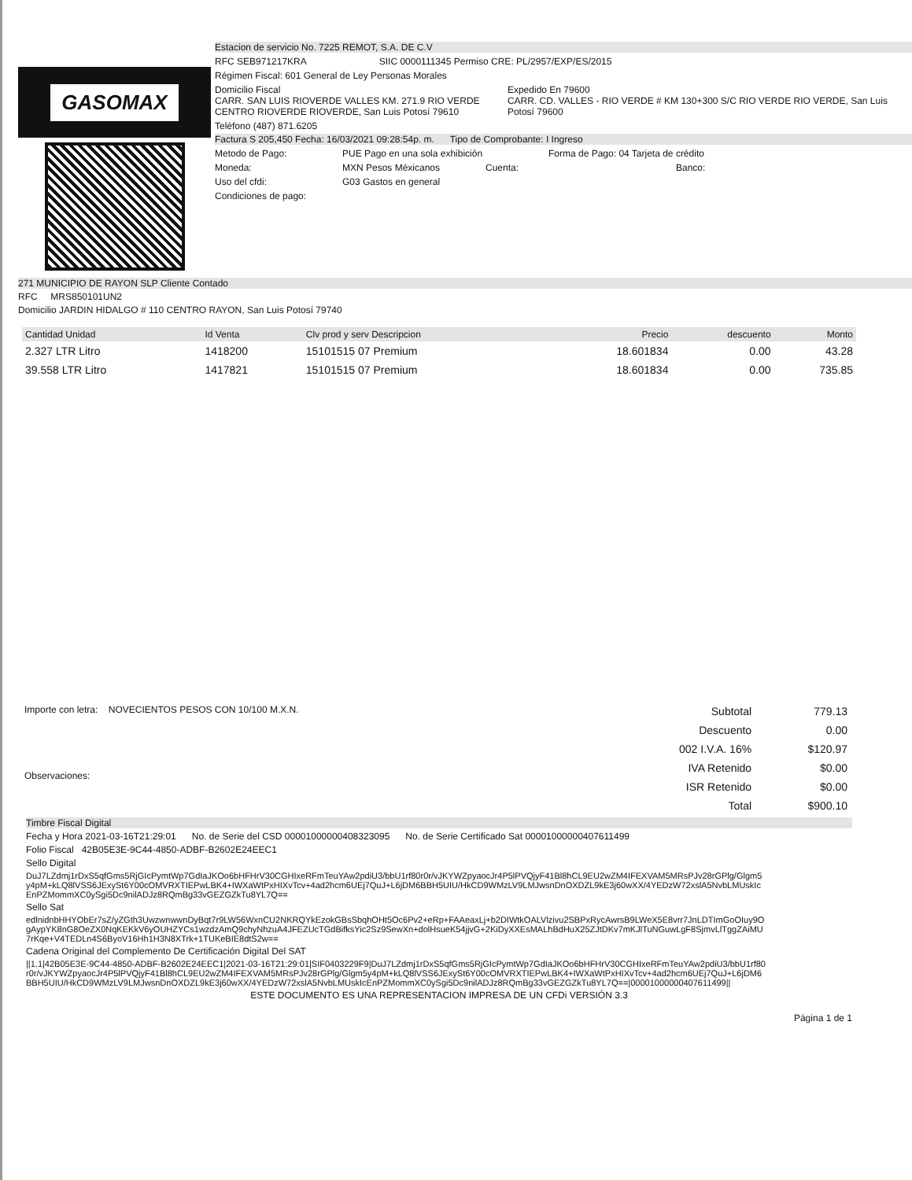GASOMAX
Estacion de servicio No. 7225 REMOT, S.A. DE C.V
RFC SEB971217KRA SIIC 0000111345 Permiso CRE: PL/2957/EXP/ES/2015
Régimen Fiscal: 601 General de Ley Personas Morales
Domicilio Fiscal
CARR. SAN LUIS RIOVERDE VALLES KM. 271.9 RIO VERDE CENTRO RIOVERDE RIOVERDE, San Luis Potosí 79610
Expedido En 79600
CARR. CD. VALLES - RIO VERDE # KM 130+300 S/C RIO VERDE RIO VERDE, San Luis Potosí 79600
Teléfono (487) 871.6205
Factura S 205,450 Fecha: 16/03/2021 09:28:54p. m. Tipo de Comprobante: I Ingreso
Metodo de Pago: PUE Pago en una sola exhibición Forma de Pago: 04 Tarjeta de crédito
Moneda: MXN Pesos Méxicanos Cuenta: Banco:
Uso del cfdi: G03 Gastos en general
Condiciones de pago:
271 MUNICIPIO DE RAYON SLP Cliente Contado
RFC MRS850101UN2
Domicilio JARDIN HIDALGO # 110 CENTRO RAYON, San Luis Potosí 79740
| Cantidad Unidad | Id Venta | Clv prod y serv Descripcion | Precio | descuento | Monto |
| --- | --- | --- | --- | --- | --- |
| 2.327 LTR Litro | 1418200 | 15101515 07 Premium | 18.601834 | 0.00 | 43.28 |
| 39.558 LTR Litro | 1417821 | 15101515 07 Premium | 18.601834 | 0.00 | 735.85 |
Importe con letra: NOVECIENTOS PESOS CON 10/100 M.X.N.
Observaciones:
| Subtotal | 779.13 |
| Descuento | 0.00 |
| 002 I.V.A. 16% | $120.97 |
| IVA Retenido | $0.00 |
| ISR Retenido | $0.00 |
| Total | $900.10 |
Timbre Fiscal Digital
Fecha y Hora 2021-03-16T21:29:01 No. de Serie del CSD 00001000000408323095 No. de Serie Certificado Sat 00001000000407611499
Folio Fiscal 42B05E3E-9C44-4850-ADBF-B2602E24EEC1
Sello Digital
DuJ7LZdmj1rDxS5qfGms5RjGIcPymtWp7GdIaJKOo6bHFHrV30CGHIxeRFmTeuYAw2pdiU3/bbU1rf80r0r/vJKYWZpyaocJr4P5lPVQjyF41Bl8hCL9EU2wZM4IFEXVAM5MRsPJv28rGPlg/Glgm5y4pM+kLQ8lVSS6JExySt6Y00cOMVRXTIEPwLBK4+IWXaWtPxHIXvTcv+4ad2hcm6UEj7QuJ+L6jDM6BBH5UIU/HkCD9WMzLV9LMJwsnDnOXDZL9kE3j60wXX/4YEDzW72xslA5NvbLMUskIcEnPZMommXC0ySgi5Dc9nilADJz8RQmBg33vGEZGZkTu8YL7Q==
Sello Sat
edlnidnbHHYObEr7sZ/yZGth3UwzwnwwnDyBqt7r9LW56WxnCU2NKRQYkEzokGBsSbqhOHt5Oc6Pv2+eRp+FAAeaxLj+b2DIWtkOALVlzivu2SBPxRycAwrsB9LWeX5E8vrr7JnLDTImGoOIuy9OgAypYK8nG8OeZX0NqKEKkV6yOUHZYCs1wzdzAmQ9chyNhzuA4JFEZUcTGdBifksYic2Sz9SewXn+dolHsueK54jjvG+2KiDyXXEsMALhBdHuX25ZJtDKv7mKJlTuNGuwLgF8SjmvLlTggZAiMU7rKqe+V4TEDLn4S6ByoV16Hh1H3N8XTrk+1TUKeBIE8dtS2w==
Cadena Original del Complemento De Certificación Digital Del SAT
||1.1|42B05E3E-9C44-4850-ADBF-B2602E24EEC1|2021-03-16T21:29:01|SIF0403229F9|DuJ7LZdmj1rDxS5qfGms5RjGIcPymtWp7GdIaJKOo6bHFHrV30CGHIxeRFmTeuYAw2pdiU3/bbU1rf80r0r/vJKYWZpyaocJr4P5lPVQjyF41Bl8hCL9EU2wZM4IFEXVAM5MRsPJv28rGPlg/Glgm5y4pM+kLQ8lVSS6JExySt6Y00cOMVRXTIEPwLBK4+IWXaWtPxHIXvTcv+4ad2hcm6UEj7QuJ+L6jDM6BBH5UIU/HkCD9WMzLV9LMJwsnDnOXDZL9kE3j60wXX/4YEDzW72xslA5NvbLMUskIcEnPZMommXC0ySgi5Dc9nilADJz8RQmBg33vGEZGZkTu8YL7Q==|00001000000407611499||
ESTE DOCUMENTO ES UNA REPRESENTACION IMPRESA DE UN CFDi VERSIÓN 3.3
Página 1 de 1